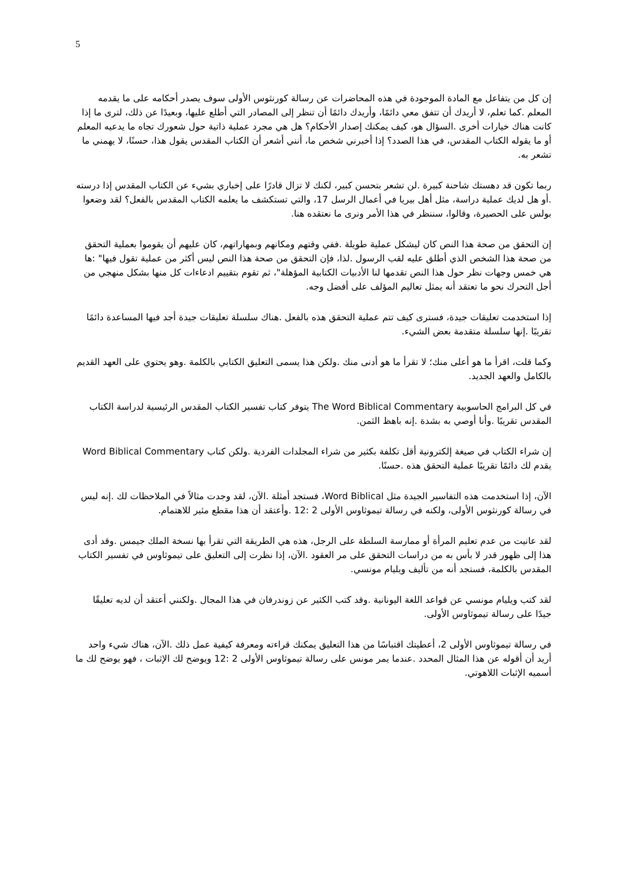5
إن كل من يتفاعل مع المادة الموجودة في هذه المحاضرات عن رسالة كورنثوس الأولى سوف يصدر أحكامه على ما يقدمه المعلم .كما تعلم، لا أريدك أن تتفق معي دائمًا، وأريدك دائمًا أن تنظر إلى المصادر التي أطلع عليها، وبعيدًا عن ذلك، لترى ما إذا كانت هناك خيارات أخرى .السؤال هو، كيف يمكنك إصدار الأحكام؟ هل هي مجرد عملية ذاتية حول شعورك تجاه ما يدعيه المعلم أو ما يقوله الكتاب المقدس، في هذا الصدد؟ إذا أخبرني شخص ما، أنني أشعر أن الكتاب المقدس يقول هذا، حسنًا، لا يهمني ما تشعر به.
ربما تكون قد دهستك شاحنة كبيرة .لن تشعر بتحسن كبير، لكنك لا تزال قادرًا على إخباري بشيء عن الكتاب المقدس إذا درسته .أو هل لديك عملية دراسة، مثل أهل بيريا في أعمال الرسل 17، والتي تستكشف ما يعلمه الكتاب المقدس بالفعل؟ لقد وضعوا بولس على الحصيرة، وقالوا، سننظر في هذا الأمر ونرى ما نعتقده هنا.
إن التحقق من صحة هذا النص كان ليشكل عملية طويلة .ففي وقتهم ومكانهم وبمهاراتهم، كان عليهم أن يقوموا بعملية التحقق من صحة هذا الشخص الذي أطلق عليه لقب الرسول .لذا، فإن التحقق من صحة هذا النص ليس أكثر من عملية تقول فيها" :ها هي خمس وجهات نظر حول هذا النص تقدمها لنا الأدبيات الكتابية المؤهلة"، ثم تقوم بتقييم ادعاءات كل منها بشكل منهجي من أجل التحرك نحو ما تعتقد أنه يمثل تعاليم المؤلف على أفضل وجه.
إذا استخدمت تعليقات جيدة، فسترى كيف تتم عملية التحقق هذه بالفعل .هناك سلسلة تعليقات جيدة أجد فيها المساعدة دائمًا تقريبًا .إنها سلسلة متقدمة بعض الشيء.
وكما قلت، اقرأ ما هو أعلى منك؛ لا تقرأ ما هو أدنى منك .ولكن هذا يسمى التعليق الكتابي بالكلمة .وهو يحتوي على العهد القديم بالكامل والعهد الجديد.
في كل البرامج الحاسوبية The Word Biblical Commentary يتوفر كتاب تفسير الكتاب المقدس الرئيسية لدراسة الكتاب المقدس تقريبًا .وأنا أوصي به بشدة .إنه باهظ الثمن.
إن شراء الكتاب في صيغة إلكترونية أقل تكلفة بكثير من شراء المجلدات الفردية .ولكن كتاب Word Biblical Commentary يقدم لك دائمًا تقريبًا عملية التحقق هذه .حسنًا.
الآن، إذا استخدمت هذه التفاسير الجيدة مثل Word Biblical، فستجد أمثلة .الآن، لقد وجدت مثالاً في الملاحظات لك .إنه ليس في رسالة كورنثوس الأولى، ولكنه في رسالة تيموثاوس الأولى 2 :12 .وأعتقد أن هذا مقطع مثير للاهتمام.
لقد عانيت من عدم تعليم المرأة أو ممارسة السلطة على الرجل، هذه هي الطريقة التي تقرأ بها نسخة الملك جيمس .وقد أدى هذا إلى ظهور قدر لا بأس به من دراسات التحقق على مر العقود .الآن، إذا نظرت إلى التعليق على تيموثاوس في تفسير الكتاب المقدس بالكلمة، فستجد أنه من تأليف ويليام مونسي.
لقد كتب ويليام مونسي عن قواعد اللغة اليونانية .وقد كتب الكثير عن زوندرفان في هذا المجال .ولكنني أعتقد أن لديه تعليقًا جيدًا على رسالة تيموثاوس الأولى.
في رسالة تيموثاوس الأولى 2، أعطيتك اقتباسًا من هذا التعليق يمكنك قراءته ومعرفة كيفية عمل ذلك .الآن، هناك شيء واحد أريد أن أقوله عن هذا المثال المحدد .عندما يمر مونس على رسالة تيموثاوس الأولى 2 :12 ويوضح لك الإثبات ، فهو يوضح لك ما أسميه الإثبات اللاهوتي.